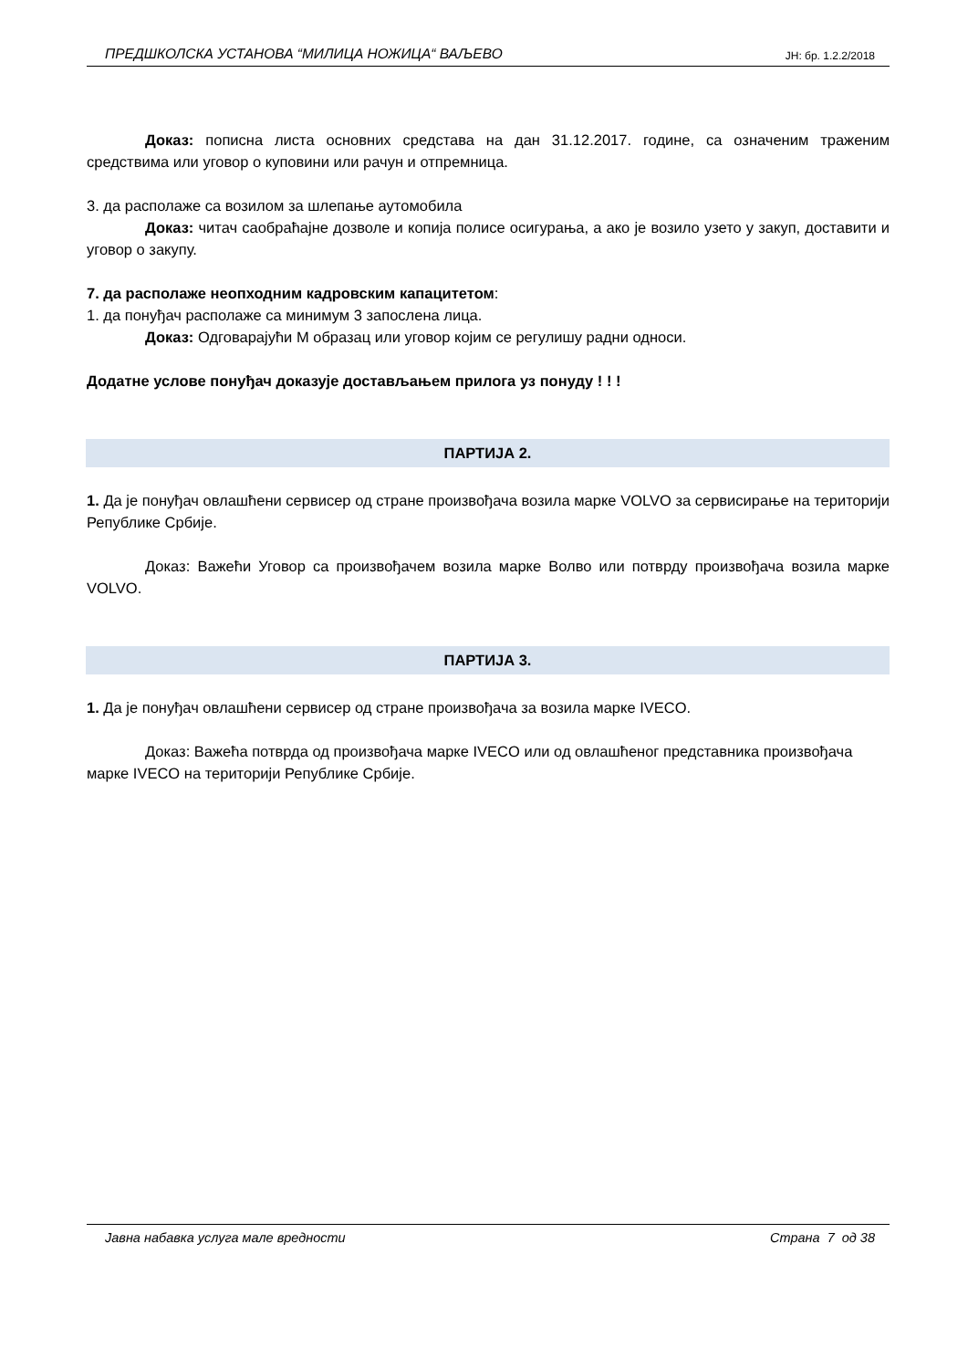ПРЕДШКОЛСКА УСТАНОВА “МИЛИЦА НОЖИЦА“ ВАЉЕВО ЈН: бр. 1.2.2/2018
Доказ: пописна листа основних средстава на дан 31.12.2017. године, са означеним траженим средствима или уговор о куповини или рачун и отпремница.
3. да располаже са возилом за шлепање аутомобила
Доказ: читач саобраћајне дозволе и копија полисе осигурања, а ако је возило узето у закуп, доставити и уговор о закупу.
7. да располаже неопходним кадровским капацитетом:
1. да понуђач располаже са минимум 3 запослена лица.
Доказ: Одговарајући М образац или уговор којим се регулишу радни односи.
Додатне услове понуђач доказује достављањем прилога уз понуду ! ! !
ПАРТИЈА 2.
1. Да је понуђач овлашћени сервисер од стране произвођача возила марке VOLVO за сервисирање на територији Републике Србије.
Доказ: Важећи Уговор са произвођачем возила марке Волво или потврду произвођача возила марке VOLVO.
ПАРТИЈА 3.
1. Да је понуђач овлашћени сервисер од стране произвођача за возила марке IVECO.
Доказ: Важећа потврда од произвођача марке IVECO или од овлашћеног представника произвођача марке IVECO на територији Републике Србије.
Јавна набавка услуга мале вредности Страна 7 од 38